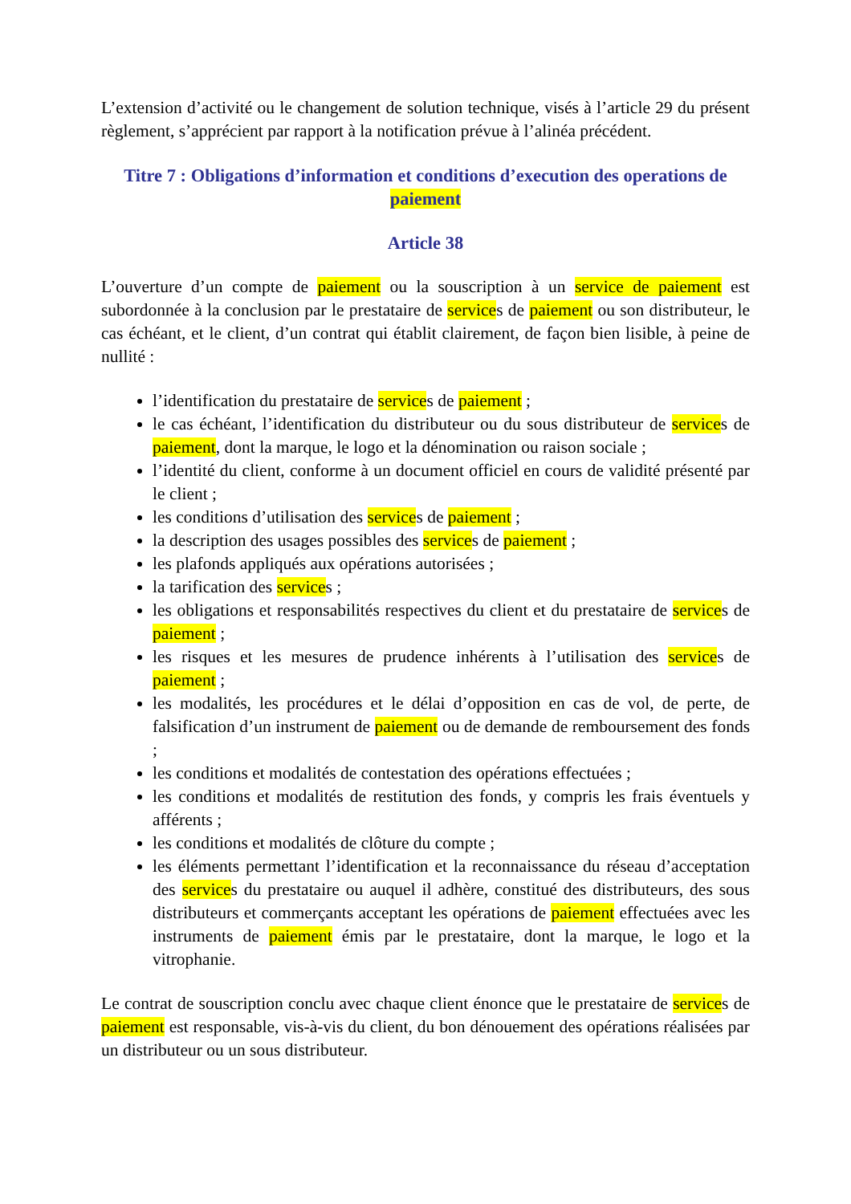L’extension d’activité ou le changement de solution technique, visés à l’article 29 du présent règlement, s’apprécient par rapport à la notification prévue à l’alinéa précédent.
Titre 7 : Obligations d’information et conditions d’execution des operations de paiement
Article 38
L’ouverture d’un compte de paiement ou la souscription à un service de paiement est subordonnée à la conclusion par le prestataire de services de paiement ou son distributeur, le cas échéant, et le client, d’un contrat qui établit clairement, de façon bien lisible, à peine de nullité :
l’identification du prestataire de services de paiement ;
le cas échéant, l’identification du distributeur ou du sous distributeur de services de paiement, dont la marque, le logo et la dénomination ou raison sociale ;
l’identité du client, conforme à un document officiel en cours de validité présenté par le client ;
les conditions d’utilisation des services de paiement ;
la description des usages possibles des services de paiement ;
les plafonds appliqués aux opérations autorisées ;
la tarification des services ;
les obligations et responsabilités respectives du client et du prestataire de services de paiement ;
les risques et les mesures de prudence inhérents à l’utilisation des services de paiement ;
les modalités, les procédures et le délai d’opposition en cas de vol, de perte, de falsification d’un instrument de paiement ou de demande de remboursement des fonds ;
les conditions et modalités de contestation des opérations effectuées ;
les conditions et modalités de restitution des fonds, y compris les frais éventuels y afférents ;
les conditions et modalités de clôture du compte ;
les éléments permettant l’identification et la reconnaissance du réseau d’acceptation des services du prestataire ou auquel il adhère, constitué des distributeurs, des sous distributeurs et commerçants acceptant les opérations de paiement effectuées avec les instruments de paiement émis par le prestataire, dont la marque, le logo et la vitrophanie.
Le contrat de souscription conclu avec chaque client énonce que le prestataire de services de paiement est responsable, vis-à-vis du client, du bon dénouement des opérations réalisées par un distributeur ou un sous distributeur.